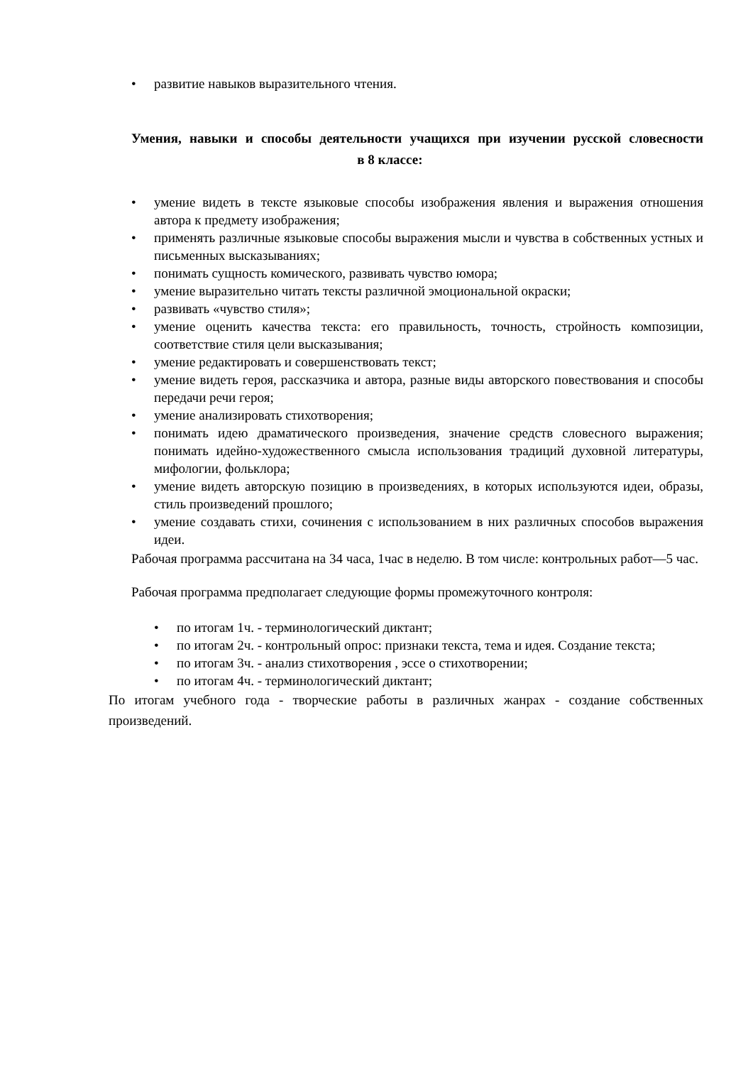• развитие навыков выразительного чтения.
Умения, навыки и способы деятельности учащихся при изучении русской словесности в 8 классе:
• умение видеть в тексте языковые способы изображения явления и выражения отношения автора к предмету изображения;
• применять различные языковые способы выражения мысли и чувства в собственных устных и письменных высказываниях;
• понимать сущность комического, развивать чувство юмора;
• умение выразительно читать тексты различной эмоциональной окраски;
• развивать «чувство стиля»;
• умение оценить качества текста: его правильность, точность, стройность композиции, соответствие стиля цели высказывания;
• умение редактировать и совершенствовать текст;
• умение видеть героя, рассказчика и автора, разные виды авторского повествования и способы передачи речи героя;
• умение анализировать стихотворения;
• понимать идею драматического произведения, значение средств словесного выражения; понимать идейно-художественного смысла использования традиций духовной литературы, мифологии, фольклора;
• умение видеть авторскую позицию в произведениях, в которых используются идеи, образы, стиль произведений прошлого;
• умение создавать стихи, сочинения с использованием в них различных способов выражения идеи.
Рабочая программа рассчитана на 34 часа, 1час в неделю. В том числе: контрольных работ—5 час.
Рабочая программа предполагает следующие формы промежуточного контроля:
• по итогам 1ч. - терминологический диктант;
• по итогам 2ч. - контрольный опрос: признаки текста, тема и идея. Создание текста;
• по итогам 3ч. - анализ стихотворения , эссе о стихотворении;
• по итогам 4ч. - терминологический диктант;
По итогам учебного года - творческие работы в различных жанрах - создание собственных произведений.